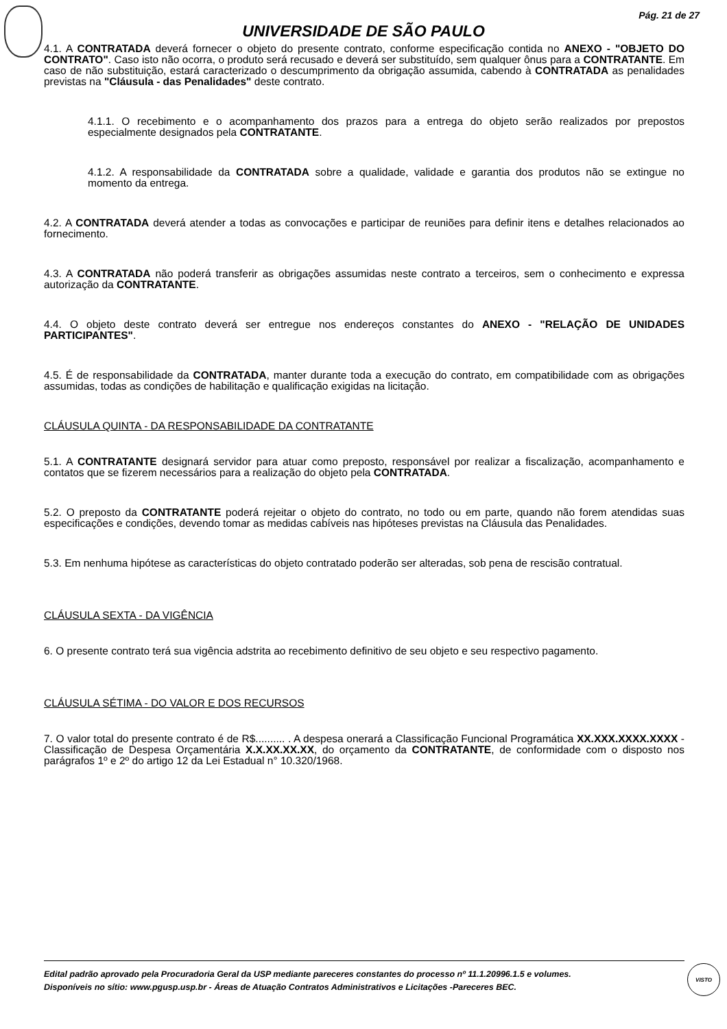Pág. 21 de 27
UNIVERSIDADE DE SÃO PAULO
4.1. A CONTRATADA deverá fornecer o objeto do presente contrato, conforme especificação contida no ANEXO - "OBJETO DO CONTRATO". Caso isto não ocorra, o produto será recusado e deverá ser substituído, sem qualquer ônus para a CONTRATANTE. Em caso de não substituição, estará caracterizado o descumprimento da obrigação assumida, cabendo à CONTRATADA as penalidades previstas na "Cláusula - das Penalidades" deste contrato.
4.1.1. O recebimento e o acompanhamento dos prazos para a entrega do objeto serão realizados por prepostos especialmente designados pela CONTRATANTE.
4.1.2. A responsabilidade da CONTRATADA sobre a qualidade, validade e garantia dos produtos não se extingue no momento da entrega.
4.2. A CONTRATADA deverá atender a todas as convocações e participar de reuniões para definir itens e detalhes relacionados ao fornecimento.
4.3. A CONTRATADA não poderá transferir as obrigações assumidas neste contrato a terceiros, sem o conhecimento e expressa autorização da CONTRATANTE.
4.4. O objeto deste contrato deverá ser entregue nos endereços constantes do ANEXO - "RELAÇÃO DE UNIDADES PARTICIPANTES".
4.5. É de responsabilidade da CONTRATADA, manter durante toda a execução do contrato, em compatibilidade com as obrigações assumidas, todas as condições de habilitação e qualificação exigidas na licitação.
CLÁUSULA QUINTA - DA RESPONSABILIDADE DA CONTRATANTE
5.1. A CONTRATANTE designará servidor para atuar como preposto, responsável por realizar a fiscalização, acompanhamento e contatos que se fizerem necessários para a realização do objeto pela CONTRATADA.
5.2. O preposto da CONTRATANTE poderá rejeitar o objeto do contrato, no todo ou em parte, quando não forem atendidas suas especificações e condições, devendo tomar as medidas cabíveis nas hipóteses previstas na Cláusula das Penalidades.
5.3. Em nenhuma hipótese as características do objeto contratado poderão ser alteradas, sob pena de rescisão contratual.
CLÁUSULA SEXTA - DA VIGÊNCIA
6. O presente contrato terá sua vigência adstrita ao recebimento definitivo de seu objeto e seu respectivo pagamento.
CLÁUSULA SÉTIMA - DO VALOR E DOS RECURSOS
7. O valor total do presente contrato é de R$.......... . A despesa onerará a Classificação Funcional Programática XX.XXX.XXXX.XXXX - Classificação de Despesa Orçamentária X.X.XX.XX.XX, do orçamento da CONTRATANTE, de conformidade com o disposto nos parágrafos 1º e 2º do artigo 12 da Lei Estadual n° 10.320/1968.
Edital padrão aprovado pela Procuradoria Geral da USP mediante pareceres constantes do processo nº 11.1.20996.1.5 e volumes.
Disponíveis no sítio: www.pgusp.usp.br - Áreas de Atuação Contratos Administrativos e Licitações -Pareceres BEC.
VISTO